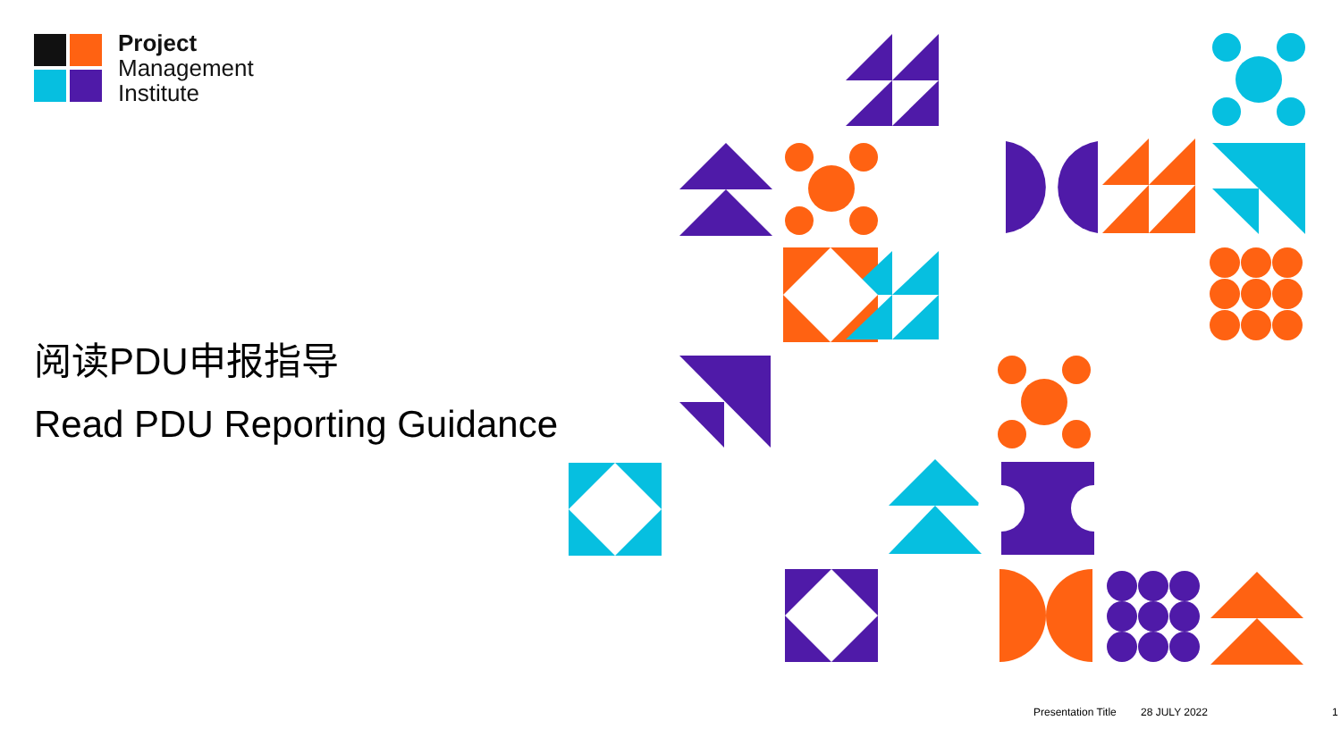Project
Management
Institute
阅读PDU申报指导
Read PDU Reporting Guidance
Presentation Title 28 JULY 2022 1